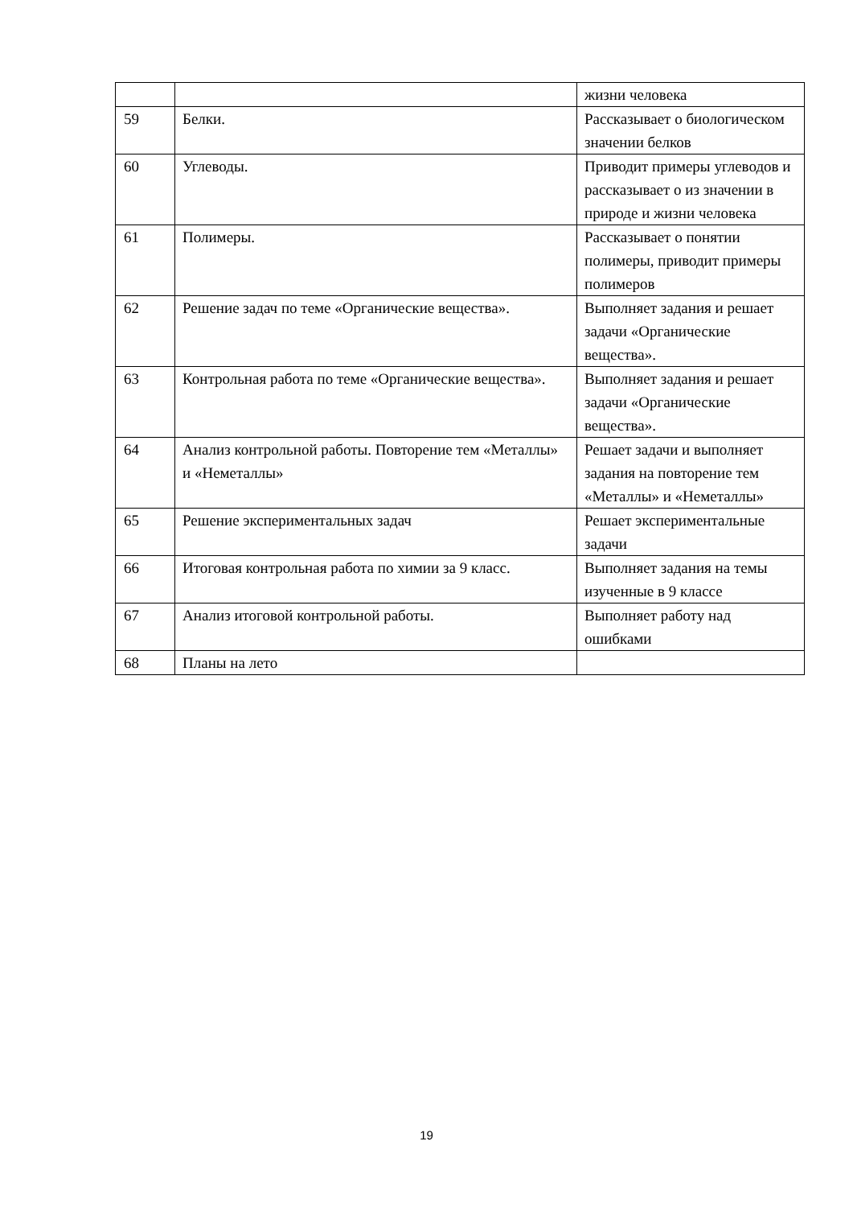| | | жизни человека |
| 59 | Белки. | Рассказывает о биологическом значении белков |
| 60 | Углеводы. | Приводит примеры углеводов и рассказывает о из значении в природе и жизни человека |
| 61 | Полимеры. | Рассказывает о понятии полимеры, приводит примеры полимеров |
| 62 | Решение задач по теме «Органические вещества». | Выполняет задания и решает задачи «Органические вещества». |
| 63 | Контрольная работа по теме «Органические вещества». | Выполняет задания и решает задачи «Органические вещества». |
| 64 | Анализ контрольной работы. Повторение тем «Металлы» и «Неметаллы» | Решает задачи и выполняет задания на повторение тем «Металлы» и «Неметаллы» |
| 65 | Решение экспериментальных задач | Решает экспериментальные задачи |
| 66 | Итоговая контрольная работа по химии за 9 класс. | Выполняет задания на темы изученные в 9 классе |
| 67 | Анализ итоговой контрольной работы. | Выполняет работу над ошибками |
| 68 | Планы на лето | |
19